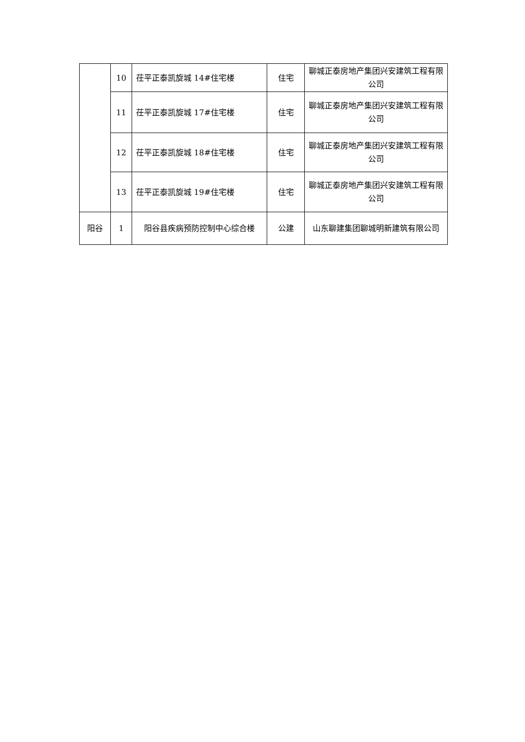| | 10 | 茌平正泰凯旋城 14#住宅楼 | 住宅 | 聊城正泰房地产集团兴安建筑工程有限公司 |
| | 11 | 茌平正泰凯旋城 17#住宅楼 | 住宅 | 聊城正泰房地产集团兴安建筑工程有限公司 |
| | 12 | 茌平正泰凯旋城 18#住宅楼 | 住宅 | 聊城正泰房地产集团兴安建筑工程有限公司 |
| | 13 | 茌平正泰凯旋城 19#住宅楼 | 住宅 | 聊城正泰房地产集团兴安建筑工程有限公司 |
| 阳谷 | 1 | 阳谷县疾病预防控制中心综合楼 | 公建 | 山东聊建集团聊城明新建筑有限公司 |